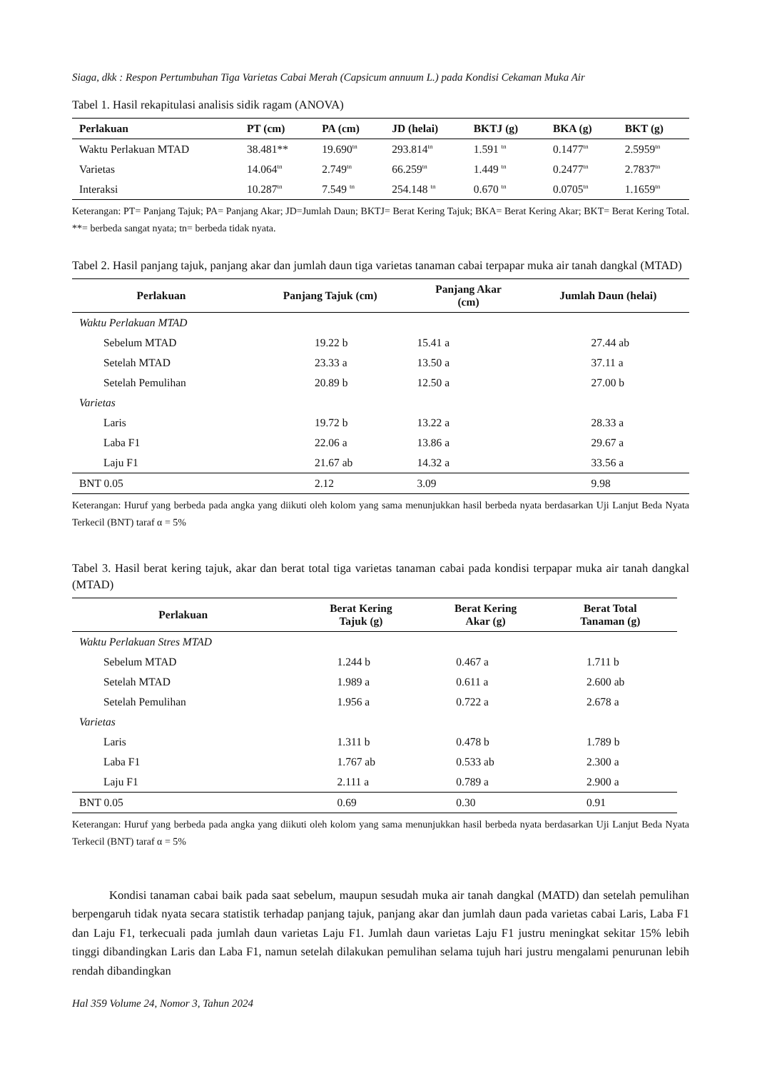Siaga, dkk : Respon Pertumbuhan Tiga Varietas Cabai Merah (Capsicum annuum L.) pada Kondisi Cekaman Muka Air
Tabel 1. Hasil rekapitulasi analisis sidik ragam (ANOVA)
| Perlakuan | PT (cm) | PA (cm) | JD (helai) | BKTJ (g) | BKA (g) | BKT (g) |
| --- | --- | --- | --- | --- | --- | --- |
| Waktu Perlakuan MTAD | 38.481** | 19.690<sup>tn</sup> | 293.814<sup>tn</sup> | 1.591 <sup>tn</sup> | 0.1477<sup>tn</sup> | 2.5959<sup>tn</sup> |
| Varietas | 14.064<sup>tn</sup> | 2.749<sup>tn</sup> | 66.259<sup>tn</sup> | 1.449 <sup>tn</sup> | 0.2477<sup>tn</sup> | 2.7837<sup>tn</sup> |
| Interaksi | 10.287<sup>tn</sup> | 7.549 <sup>tn</sup> | 254.148 <sup>tn</sup> | 0.670 <sup>tn</sup> | 0.0705<sup>tn</sup> | 1.1659<sup>tn</sup> |
Keterangan: PT= Panjang Tajuk; PA= Panjang Akar; JD=Jumlah Daun; BKTJ= Berat Kering Tajuk; BKA= Berat Kering Akar; BKT= Berat Kering Total. **= berbeda sangat nyata; tn= berbeda tidak nyata.
Tabel 2. Hasil panjang tajuk, panjang akar dan jumlah daun tiga varietas tanaman cabai terpapar muka air tanah dangkal (MTAD)
| Perlakuan | Panjang Tajuk (cm) | Panjang Akar (cm) | Jumlah Daun (helai) |
| --- | --- | --- | --- |
| Waktu Perlakuan MTAD | | | |
| Sebelum MTAD | 19.22 b | 15.41 a | 27.44 ab |
| Setelah MTAD | 23.33 a | 13.50 a | 37.11 a |
| Setelah Pemulihan | 20.89 b | 12.50 a | 27.00 b |
| Varietas | | | |
| Laris | 19.72 b | 13.22 a | 28.33 a |
| Laba F1 | 22.06 a | 13.86 a | 29.67 a |
| Laju F1 | 21.67 ab | 14.32 a | 33.56 a |
| BNT 0.05 | 2.12 | 3.09 | 9.98 |
Keterangan: Huruf yang berbeda pada angka yang diikuti oleh kolom yang sama menunjukkan hasil berbeda nyata berdasarkan Uji Lanjut Beda Nyata Terkecil (BNT) taraf α = 5%
Tabel 3. Hasil berat kering tajuk, akar dan berat total tiga varietas tanaman cabai pada kondisi terpapar muka air tanah dangkal (MTAD)
| Perlakuan | Berat Kering Tajuk (g) | Berat Kering Akar (g) | Berat Total Tanaman (g) |
| --- | --- | --- | --- |
| Waktu Perlakuan Stres MTAD | | | |
| Sebelum MTAD | 1.244 b | 0.467 a | 1.711 b |
| Setelah MTAD | 1.989 a | 0.611 a | 2.600 ab |
| Setelah Pemulihan | 1.956 a | 0.722 a | 2.678 a |
| Varietas | | | |
| Laris | 1.311 b | 0.478 b | 1.789 b |
| Laba F1 | 1.767 ab | 0.533 ab | 2.300 a |
| Laju F1 | 2.111 a | 0.789 a | 2.900 a |
| BNT 0.05 | 0.69 | 0.30 | 0.91 |
Keterangan: Huruf yang berbeda pada angka yang diikuti oleh kolom yang sama menunjukkan hasil berbeda nyata berdasarkan Uji Lanjut Beda Nyata Terkecil (BNT) taraf α = 5%
Kondisi tanaman cabai baik pada saat sebelum, maupun sesudah muka air tanah dangkal (MATD) dan setelah pemulihan berpengaruh tidak nyata secara statistik terhadap panjang tajuk, panjang akar dan jumlah daun pada varietas cabai Laris, Laba F1 dan Laju F1, terkecuali pada jumlah daun varietas Laju F1. Jumlah daun varietas Laju F1 justru meningkat sekitar 15% lebih tinggi dibandingkan Laris dan Laba F1, namun setelah dilakukan pemulihan selama tujuh hari justru mengalami penurunan lebih rendah dibandingkan
Hal 359 Volume 24, Nomor 3, Tahun 2024